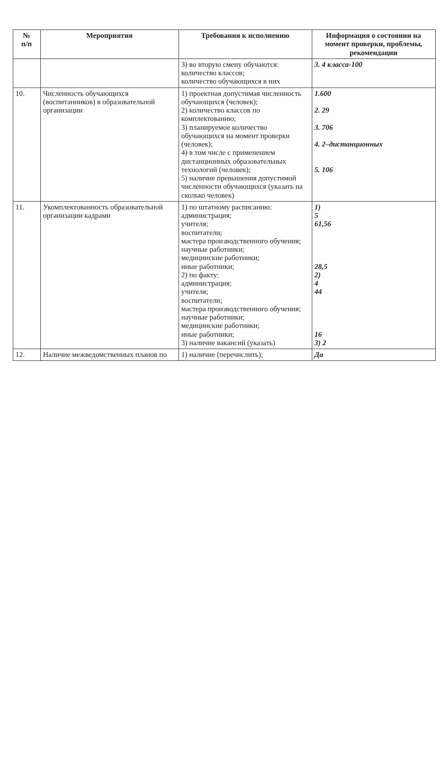| № п/п | Мероприятия | Требования к исполнению | Информация о состоянии на момент проверки, проблемы, рекомендации |
| --- | --- | --- | --- |
| | | 3) во вторую смену обучаются: количество классов; количество обучающихся в них | 3. 4 класса-100 |
| 10. | Численность обучающихся (воспитанников) в образовательной организации | 1) проектная допустимая численность обучающихся (человек); 2) количество классов по комплектованию; 3) планируемое количество обучающихся на момент проверки (человек); 4) в том числе с применением дистанционных образовательных технологий (человек); 5) наличие превышения допустимой численности обучающихся (указать на сколько человек) | 1.600 2. 29 3. 706 4. 2–дистанционных 5. 106 |
| 11. | Укомплектованность образовательной организации кадрами | 1) по штатному расписанию: администрация; учителя; воспитатели; мастера производственного обучения; научные работники; медицинские работники; иные работники; 2) по факту: администрация; учителя; воспитатели; мастера производственного обучения; научные работники; медицинские работники; иные работники; 3) наличие вакансий (указать) | 1) 5 61,56 28,5 2) 4 44 16 3) 2 |
| 12. | Наличие межведомственных планов по | 1) наличие (перечислить); | Да |